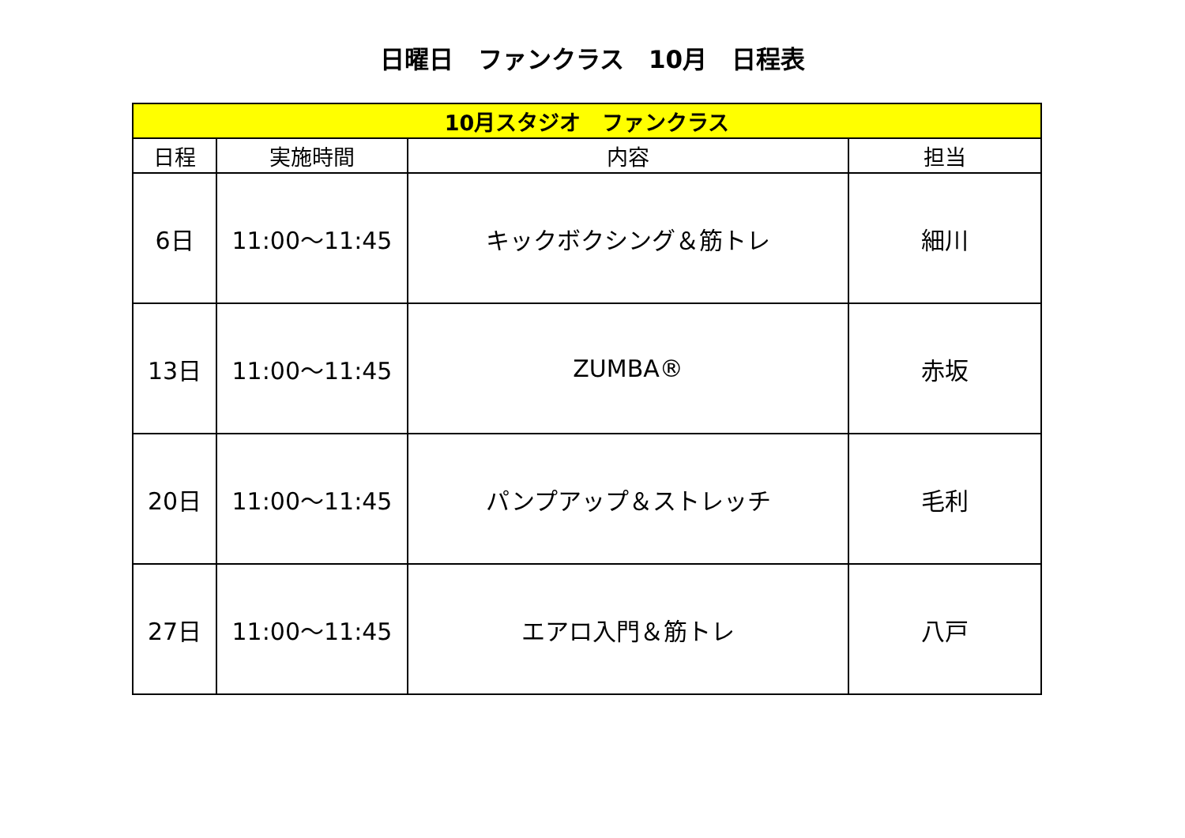日曜日　ファンクラス　10月　日程表
| 10月スタジオ ファンクラス | | | |
| --- | --- | --- | --- |
| 日程 | 実施時間 | 内容 | 担当 |
| 6日 | 11:00～11:45 | キックボクシング＆筋トレ | 細川 |
| 13日 | 11:00～11:45 | ZUMBA® | 赤坂 |
| 20日 | 11:00～11:45 | パンプアップ＆ストレッチ | 毛利 |
| 27日 | 11:00～11:45 | エアロ入門＆筋トレ | 八戸 |